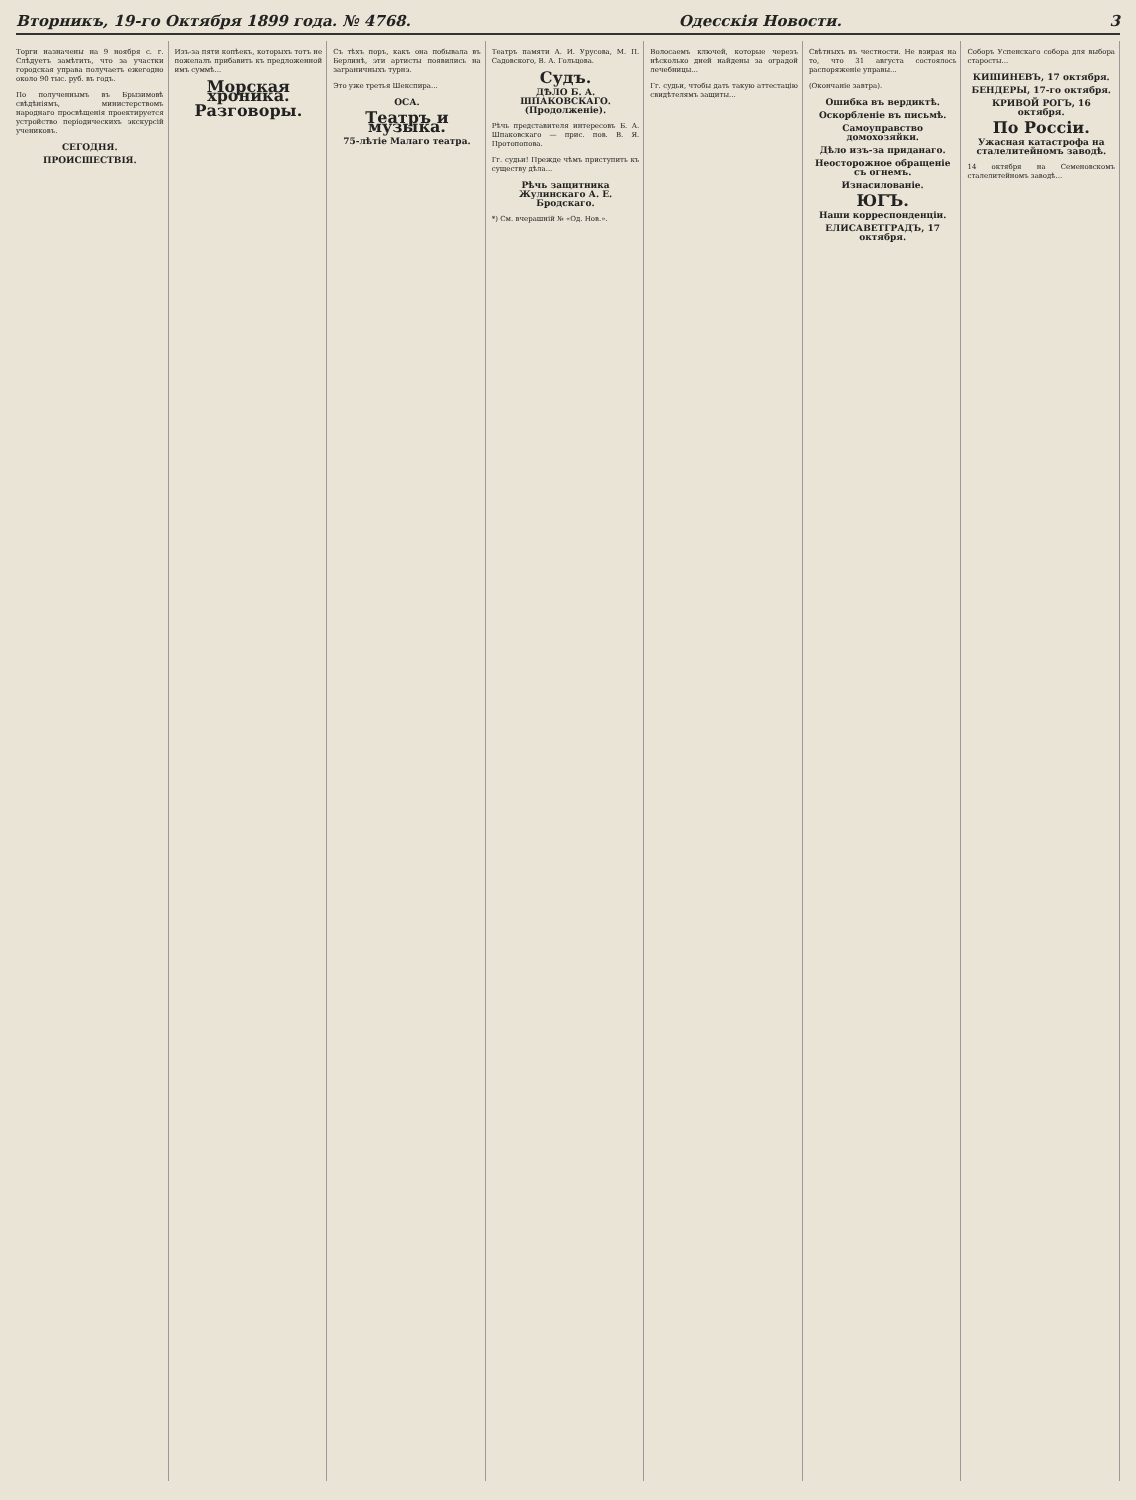Вторникъ, 19-го Октября 1899 года. № 4768. Одесскія Новости. 3
Торги назначены на 9 ноября с. г. Слѣдуетъ замѣтить, что за участки городская управа получаетъ ежегодно около 90 тыс. руб. въ годъ.
По полученнымъ въ Брызимовѣ свѣдѣніямъ, министерствомъ народнаго просвѣщенія проектируется устройство періодическихъ экскурсій учениковъ.
СЕГОДНЯ.
ПРОИСШЕСТВІЯ.
Изъ-за пяти копѣекъ, которыхъ тотъ не пожелалъ прибавить къ предложенной имъ суммѣ...
Морская хроника.
Разговоры.
Съ тѣхъ поръ, какъ она побывала въ Берлинѣ, эти артисты появились на заграничныхъ турнэ.
Это уже третья Шекспира...
ОСА.
Театръ и музыка.
75-лѣтіе Малаго театра.
Театръ памяти А. И. Урусова, М. П. Садовского, В. А. Гольцова.
Судъ.
ДѢЛО Б. А. ШПАКОВСКАГО. (Продолженіе).
Рѣчь представителя интересовъ Б. А. Шпаковскаго — прис. пов. В. Я. Протопопова.
Гг. судьи! Прежде чѣмъ приступить къ существу дѣла...
Рѣчь защитника Жулинскаго А. Е. Бродскаго.
*) См. вчерашній № «Од. Нов.».
Волосаемъ ключей, которые черезъ нѣсколько дней найдены за оградой лечебницы...
Гг. судьи, чтобы дать такую аттестацію свидѣтелямъ защиты...
Свѣтныхъ въ честности. Не взирая на то, что 31 августа состоялось распоряженіе управы...
(Окончаніе завтра).
Ошибка въ вердиктѣ.
Оскорбленіе въ письмѣ.
Самоуправство домохозяйки.
Дѣло изъ-за приданаго.
Неосторожное обращеніе съ огнемъ.
Изнасилованіе.
ЮГЪ.
Наши корреспонденціи.
ЕЛИСАВЕТГРАДЪ, 17 октября.
Соборъ Успенскаго собора для выбора старосты...
КИШИНЕВЪ, 17 октября.
БЕНДЕРЫ, 17-го октября.
КРИВОЙ РОГЪ, 16 октября.
По Россіи.
Ужасная катастрофа на сталелитейномъ заводѣ.
14 октября на Семеновскомъ сталелитейномъ заводѣ...